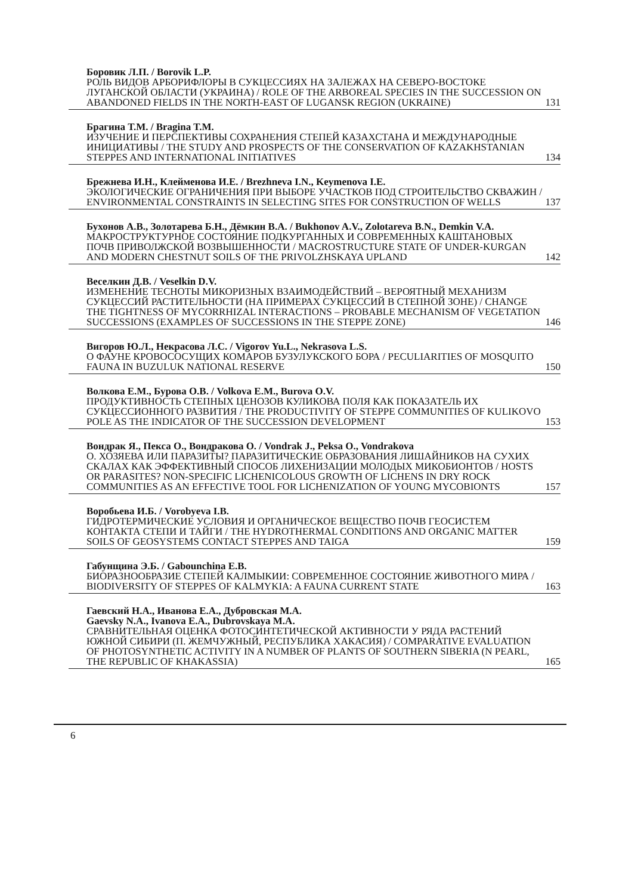Боровик Л.П. / Borovik L.P.
РОЛЬ ВИДОВ АРБОРИФЛОРЫ В СУКЦЕССИЯХ НА ЗАЛЕЖАХ НА СЕВЕРО-ВОСТОКЕ ЛУГАНСКОЙ ОБЛАСТИ (УКРАИНА) / ROLE OF THE ARBOREAL SPECIES IN THE SUCCESSION ON ABANDONED FIELDS IN THE NORTH-EAST OF LUGANSK REGION (UKRAINE) 131
Брагина Т.М. / Bragina T.M.
ИЗУЧЕНИЕ И ПЕРСПЕКТИВЫ СОХРАНЕНИЯ СТЕПЕЙ КАЗАХСТАНА И МЕЖДУНАРОДНЫЕ ИНИЦИАТИВЫ / THE STUDY AND PROSPECTS OF THE CONSERVATION OF KAZAKHSTANIAN STEPPES AND INTERNATIONAL INITIATIVES 134
Брежнева И.Н., Клейменова И.Е. / Brezhneva I.N., Keymenova I.E.
ЭКОЛОГИЧЕСКИЕ ОГРАНИЧЕНИЯ ПРИ ВЫБОРЕ УЧАСТКОВ ПОД СТРОИТЕЛЬСТВО СКВАЖИН / ENVIRONMENTAL CONSTRAINTS IN SELECTING SITES FOR CONSTRUCTION OF WELLS 137
Бухонов А.В., Золотарева Б.Н., Дёмкин В.А. / Bukhonov A.V., Zolotareva B.N., Demkin V.A.
МАКРОСТРУКТУРНОЕ СОСТОЯНИЕ ПОДКУРГАННЫХ И СОВРЕМЕННЫХ КАШТАНОВЫХ ПОЧВ ПРИВОЛЖСКОЙ ВОЗВЫШЕННОСТИ / MACROSTRUCTURE STATE OF UNDER-KURGAN AND MODERN CHESTNUT SOILS OF THE PRIVOLZHSKAYA UPLAND 142
Веселкин Д.В. / Veselkin D.V.
ИЗМЕНЕНИЕ ТЕСНОТЫ МИКОРИЗНЫХ ВЗАИМОДЕЙСТВИЙ – ВЕРОЯТНЫЙ МЕХАНИЗМ СУКЦЕССИЙ РАСТИТЕЛЬНОСТИ (НА ПРИМЕРАХ СУКЦЕССИЙ В СТЕПНОЙ ЗОНЕ) / CHANGE THE TIGHTNESS OF MYCORRHIZAL INTERACTIONS – PROBABLE MECHANISM OF VEGETATION SUCCESSIONS (EXAMPLES OF SUCCESSIONS IN THE STEPPE ZONE) 146
Вигоров Ю.Л., Некрасова Л.С. / Vigorov Yu.L., Nekrasova L.S.
О ФАУНЕ КРОВОСОСУЩИХ КОМАРОВ БУЗУЛУКСКОГО БОРА / PECULIARITIES OF MOSQUITO FAUNA IN BUZULUK NATIONAL RESERVE 150
Волкова Е.М., Бурова О.В. / Volkova E.M., Burova O.V.
ПРОДУКТИВНОСТЬ СТЕПНЫХ ЦЕНОЗОВ КУЛИКОВА ПОЛЯ КАК ПОКАЗАТЕЛЬ ИХ СУКЦЕССИОННОГО РАЗВИТИЯ / THE PRODUCTIVITY OF STEPPE COMMUNITIES OF KULIKOVO POLE AS THE INDICATOR OF THE SUCCESSION DEVELOPMENT 153
Вондрак Я., Пекса О., Вондракова О. / Vondrak J., Peksa O., Vondrakova
О. ХОЗЯЕВА ИЛИ ПАРАЗИТЫ? ПАРАЗИТИЧЕСКИЕ ОБРАЗОВАНИЯ ЛИШАЙНИКОВ НА СУХИХ СКАЛАХ КАК ЭФФЕКТИВНЫЙ СПОСОБ ЛИХЕНИЗАЦИИ МОЛОДЫХ МИКОБИОНТОВ / HOSTS OR PARASITES? NON-SPECIFIC LICHENICOLOUS GROWTH OF LICHENS IN DRY ROCK COMMUNITIES AS AN EFFECTIVE TOOL FOR LICHENIZATION OF YOUNG MYCOBIONTS 157
Воробьева И.Б. / Vorobyeva I.B.
ГИДРОТЕРМИЧЕСКИЕ УСЛОВИЯ И ОРГАНИЧЕСКОЕ ВЕЩЕСТВО ПОЧВ ГЕОСИСТЕМ КОНТАКТА СТЕПИ И ТАЙГИ / THE HYDROTHERMAL CONDITIONS AND ORGANIC MATTER SOILS OF GEOSYSTEMS CONTACT STEPPES AND TAIGA 159
Габунщина Э.Б. / Gabounchina E.B.
БИОРАЗНООБРАЗИЕ СТЕПЕЙ КАЛМЫКИИ: СОВРЕМЕННОЕ СОСТОЯНИЕ ЖИВОТНОГО МИРА / BIODIVERSITY OF STEPPES OF KALMYKIA: A FAUNA CURRENT STATE 163
Гаевский Н.А., Иванова Е.А., Дубровская М.А.
Gaevsky N.A., Ivanova E.A., Dubrovskaya M.A.
СРАВНИТЕЛЬНАЯ ОЦЕНКА ФОТОСИНТЕТИЧЕСКОЙ АКТИВНОСТИ У РЯДА РАСТЕНИЙ ЮЖНОЙ СИБИРИ (П. ЖЕМЧУЖНЫЙ, РЕСПУБЛИКА ХАКАСИЯ) / COMPARATIVE EVALUATION OF PHOTOSYNTHETIC ACTIVITY IN A NUMBER OF PLANTS OF SOUTHERN SIBERIA (N PEARL, THE REPUBLIC OF KHAKASSIA) 165
6